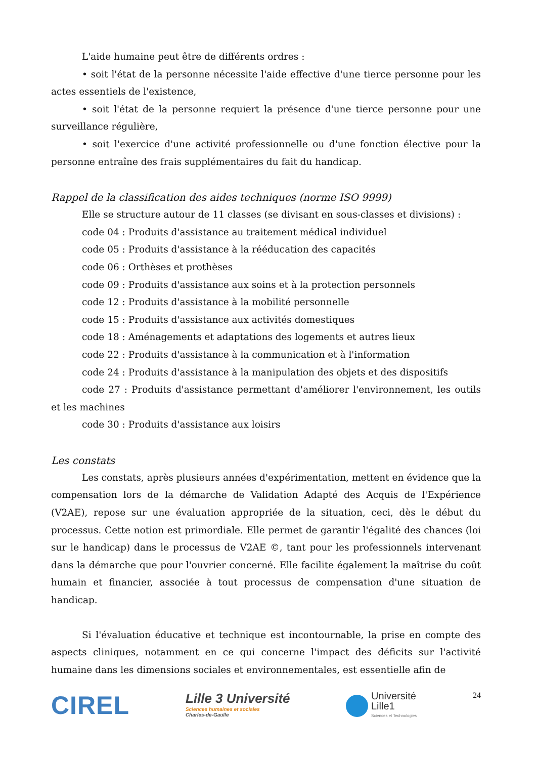L'aide humaine peut être de différents ordres :
• soit l'état de la personne nécessite l'aide effective d'une tierce personne pour les actes essentiels de l'existence,
• soit l'état de la personne requiert la présence d'une tierce personne pour une surveillance régulière,
• soit l'exercice d'une activité professionnelle ou d'une fonction élective pour la personne entraîne des frais supplémentaires du fait du handicap.
Rappel de la classification des aides techniques (norme ISO 9999)
Elle se structure autour de 11 classes (se divisant en sous-classes et divisions) :
code 04 : Produits d'assistance au traitement médical individuel
code 05 : Produits d'assistance à la rééducation des capacités
code 06 : Orthèses et prothèses
code 09 : Produits d'assistance aux soins et à la protection personnels
code 12 : Produits d'assistance à la mobilité personnelle
code 15 : Produits d'assistance aux activités domestiques
code 18 : Aménagements et adaptations des logements et autres lieux
code 22 : Produits d'assistance à la communication et à l'information
code 24 : Produits d'assistance à la manipulation des objets et des dispositifs
code 27 : Produits d'assistance permettant d'améliorer l'environnement, les outils et les machines
code 30 : Produits d'assistance aux loisirs
Les constats
Les constats, après plusieurs années d'expérimentation, mettent en évidence que la compensation lors de la démarche de Validation Adapté des Acquis de l'Expérience (V2AE), repose sur une évaluation appropriée de la situation, ceci, dès le début du processus. Cette notion est primordiale. Elle permet de garantir l'égalité des chances (loi sur le handicap) dans le processus de V2AE ©, tant pour les professionnels intervenant dans la démarche que pour l'ouvrier concerné. Elle facilite également la maîtrise du coût humain et financier, associée à tout processus de compensation d'une situation de handicap.
Si l'évaluation éducative et technique est incontournable, la prise en compte des aspects cliniques, notamment en ce qui concerne l'impact des déficits sur l'activité humaine dans les dimensions sociales et environnementales, est essentielle afin de
CIREL
Lille 3 Université
Sciences humaines et sociales
Charles-de-Gaulle
Université
Lille1 Sciences et Technologies
24